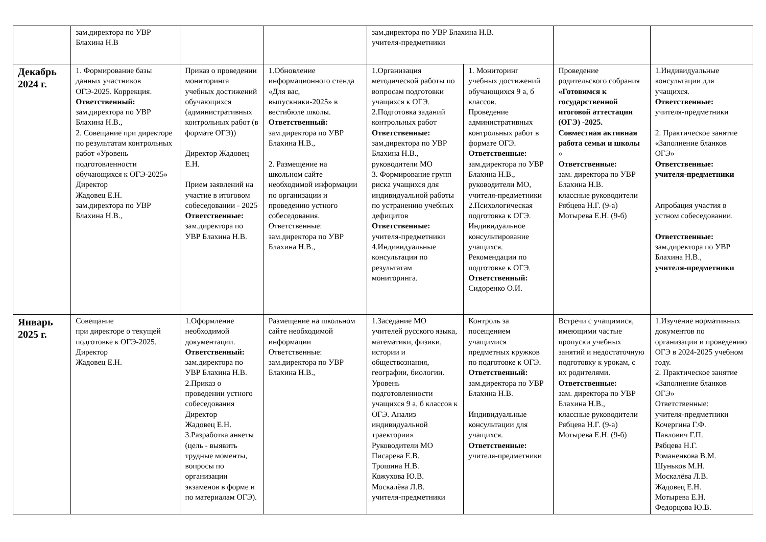| | зам.директора по УВР Блахина Н.В | | | зам.директора по УВР Блахина Н.В. учителя-предметники | | | |
| Декабрь 2024 г. | 1. Формирование базы данных участников ОГЭ-2025. Коррекция. Ответственный: зам.директора по УВР Блахина Н.В., 2. Совещание при директоре по результатам контрольных работ «Уровень подготовленности обучающихся к ОГЭ-2025» Директор Жадовец Е.Н. зам.директора по УВР Блахина Н.В., | Приказ о проведении мониторинга учебных достижений обучающихся (административных контрольных работ (в формате ОГЭ)) Директор Жадовец Е.Н. Прием заявлений на участие в итоговом собеседовании - 2025 Ответственные: зам.директора по УВР Блахина Н.В. | 1.Обновление информационного стенда «Для вас, выпускники-2025» в вестибюле школы. Ответственный: зам.директора по УВР Блахина Н.В., 2. Размещение на школьном сайте необходимой информации по организации и проведению устного собеседования. Ответственные: зам.директора по УВР Блахина Н.В., | 1.Организация методической работы по вопросам подготовки учащихся к ОГЭ. 2.Подготовка заданий контрольных работ Ответственные: зам.директора по УВР Блахина Н.В., руководители МО 3. Формирование групп риска учащихся для индивидуальной работы по устранению учебных дефицитов Ответственные: учителя-предметники 4.Индивидуальные консультации по результатам мониторинга. | 1. Мониторинг учебных достижений обучающихся 9 а, б классов. Проведение административных контрольных работ в формате ОГЭ. Ответственные: зам.директора по УВР Блахина Н.В., руководители МО, учителя-предметники 2.Психологическая подготовка к ОГЭ. Индивидуальное консультирование учащихся. Рекомендации по подготовке к ОГЭ. Ответственный: Сидоренко О.И. | Проведение родительского собрания «Готовимся к государственной итоговой аттестации (ОГЭ) -2025. Совместная активная работа семьи и школы » Ответственные: зам. директора по УВР Блахина Н.В. классные руководители Рябцева Н.Г. (9-а) Мотырева Е.Н. (9-б) | 1.Индивидуальные консультации для учащихся. Ответственные: учителя-предметники 2. Практическое занятие «Заполнение бланков ОГЭ» Ответственные: учителя-предметники Апробация участия в устном собеседовании. Ответственные: зам.директора по УВР Блахина Н.В., учителя-предметники |
| Январь 2025 г. | Совещание при директоре о текущей подготовке к ОГЭ-2025. Директор Жадовец Е.Н. | 1.Оформление необходимой документации. Ответственный: зам.директора по УВР Блахина Н.В. 2.Приказ о проведении устного собеседования Директор Жадовец Е.Н. 3.Разработка анкеты (цель - выявить трудные моменты, вопросы по организации экзаменов в форме и по материалам ОГЭ). | Размещение на школьном сайте необходимой информации Ответственные: зам.директора по УВР Блахина Н.В., | 1.Заседание МО учителей русского языка, математики, физики, истории и обществознания, географии, биологии. Уровень подготовленности учащихся 9 а, б классов к ОГЭ. Анализ индивидуальной траектории» Руководители МО Писарева Е.В. Трошина Н.В. Кожухова Ю.В. Москалёва Л.В. учителя-предметники | Контроль за посещением учащимися предметных кружков по подготовке к ОГЭ. Ответственный: зам.директора по УВР Блахина Н.В. Индивидуальные консультации для учащихся. Ответственные: учителя-предметники | Встречи с учащимися, имеющими частые пропуски учебных занятий и недостаточную подготовку к урокам, с их родителями. Ответственные: зам. директора по УВР Блахина Н.В., классные руководители Рябцева Н.Г. (9-а) Мотырева Е.Н. (9-б) | 1.Изучение нормативных документов по организации и проведению ОГЭ в 2024-2025 учебном году. 2. Практическое занятие «Заполнение бланков ОГЭ» Ответственные: учителя-предметники Кочергина Г.Ф. Павлович Г.П. Рябцева Н.Г. Романенкова В.М. Шуньков М.Н. Москалёва Л.В. Жадовец Е.Н. Мотырева Е.Н. Федорцова Ю.В. |